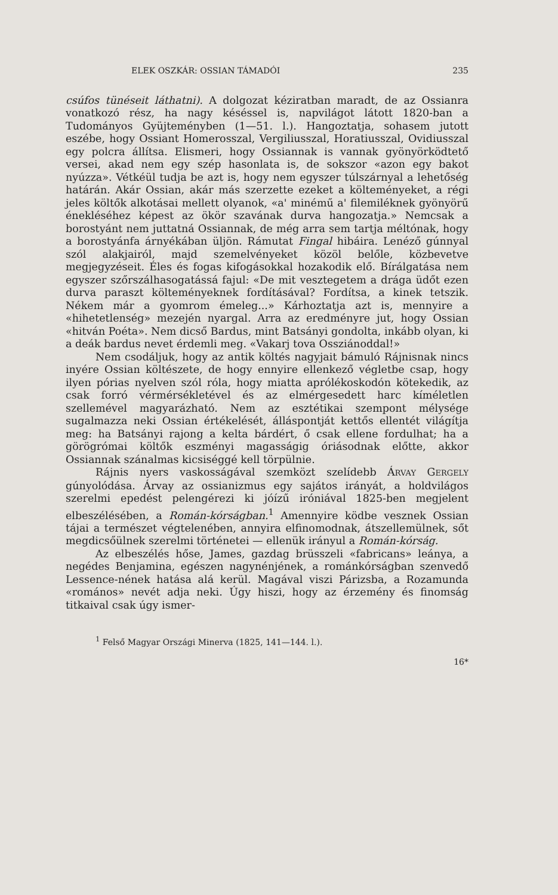ELEK OSZKÁR: OSSIAN TÁMADÓI 235
csúfos tünéseit láthatni). A dolgozat kéziratban maradt, de az Ossianra vonatkozó rész, ha nagy késéssel is, napvilágot látott 1820-ban a Tudományos Gyüjteményben (1—51. l.). Hangoztatja, sohasem jutott eszébe, hogy Ossiant Homerosszal, Vergiliusszal, Horatiusszal, Ovidiusszal egy polcra állítsa. Elismeri, hogy Ossiannak is vannak gyönyörködtető versei, akad nem egy szép hasonlata is, de sokszor «azon egy bakot nyúzza». Vétkéül tudja be azt is, hogy nem egyszer túlszárnyal a lehetőség határán. Akár Ossian, akár más szerzette ezeket a költeményeket, a régi jeles költők alkotásai mellett olyanok, «a' minémű a' filemiléknek gyönyörű énekléséhez képest az ökör szavának durva hangozatja.» Nemcsak a borostyánt nem juttatná Ossiannak, de még arra sem tartja méltónak, hogy a borostyánfa árnyékában üljön. Rámutat Fingal hibáira. Lenéző gúnnyal szól alakjairól, majd szemelvényeket közöl belőle, közbevetve megjegyzéseit. Éles és fogas kifogásokkal hozakodik elő. Bírálgatása nem egyszer szőrszálhasogatássá fajul: «De mit vesztegetem a drága üdőt ezen durva paraszt költeményeknek fordításával? Fordítsa, a kinek tetszik. Nékem már a gyomrom émeleg...» Kárhoztatja azt is, mennyire a «hihetetlenség» mezején nyargal. Arra az eredményre jut, hogy Ossian «hitván Poéta». Nem dicső Bardus, mint Batsányi gondolta, inkább olyan, ki a deák bardus nevet érdemli meg. «Vakarj tova Ossziánoddal!»
Nem csodáljuk, hogy az antik költés nagyjait bámuló Rájnisnak nincs inyére Ossian költészete, de hogy ennyire ellenkező végletbe csap, hogy ilyen pórias nyelven szól róla, hogy miatta aprólékoskodón kötekedik, az csak forró vérmérsékletével és az elmérgesedett harc kíméletlen szellemével magyarázható. Nem az esztétikai szempont mélysége sugalmazza neki Ossian értékelését, álláspontját kettős ellentét világítja meg: ha Batsányi rajong a kelta bárdért, ő csak ellene fordulhat; ha a görögrómai költők eszményi magasságig óriásodnak előtte, akkor Ossiannak szánalmas kicsiséggé kell törpülnie.
Rájnis nyers vaskosságával szemközt szelídebb ÁRVAY GERGELY gúnyolódása. Árvay az ossianizmus egy sajátos irányát, a holdvilágos szerelmi epedést pelengérezi ki jóízű iróniával 1825-ben megjelent elbeszélésében, a Román-kórságban.<sup>1</sup> Amennyire ködbe vesznek Ossian tájai a természet végtelenében, annyira elfinomodnak, átszellemülnek, sőt megdicsőülnek szerelmi történetei — ellenük irányul a Román-kórság.
Az elbeszélés hőse, James, gazdag brüsszeli «fabricans» leánya, a negédes Benjamina, egészen nagynénjének, a románkórságban szenvedő Lessence-nének hatása alá kerül. Magával viszi Párizsba, a Rozamunda «romános» nevét adja neki. Úgy hiszi, hogy az érzemény és finomság titkaival csak úgy ismer-
<sup>1</sup> Felső Magyar Országi Minerva (1825, 141—144. l.).
16*